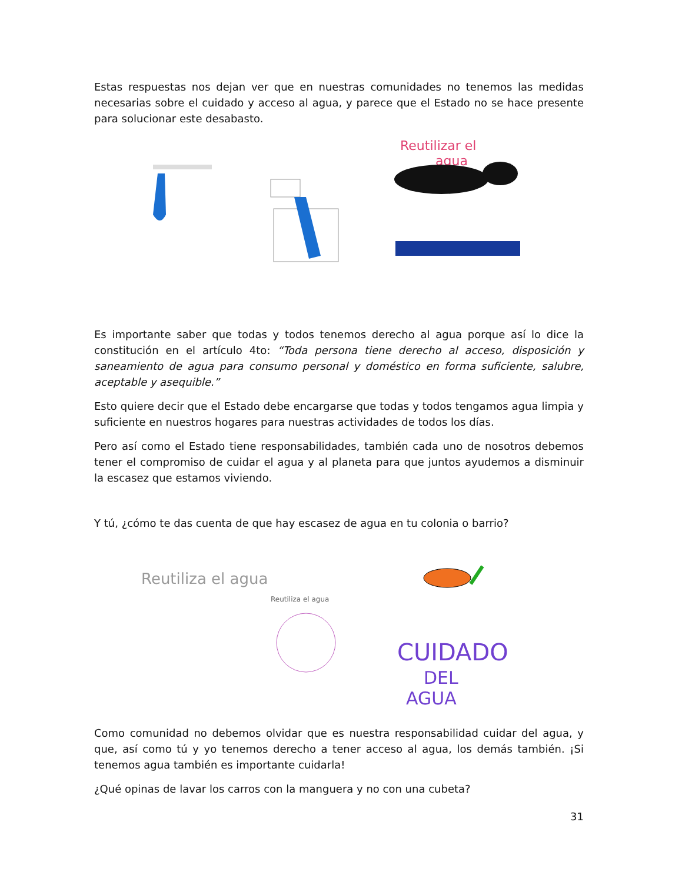Estas respuestas nos dejan ver que en nuestras comunidades no tenemos las medidas necesarias sobre el cuidado y acceso al agua, y parece que el Estado no se hace presente para solucionar este desabasto.
Reutilizar el
agua
Es importante saber que todas y todos tenemos derecho al agua porque así lo dice la constitución en el artículo 4to: “Toda persona tiene derecho al acceso, disposición y saneamiento de agua para consumo personal y doméstico en forma suficiente, salubre, aceptable y asequible.”
Esto quiere decir que el Estado debe encargarse que todas y todos tengamos agua limpia y suficiente en nuestros hogares para nuestras actividades de todos los días.
Pero así como el Estado tiene responsabilidades, también cada uno de nosotros debemos tener el compromiso de cuidar el agua y al planeta para que juntos ayudemos a disminuir la escasez que estamos viviendo.
Y tú, ¿cómo te das cuenta de que hay escasez de agua en tu colonia o barrio?
Reutiliza el agua
Reutiliza el agua
CUIDADO
DEL
AGUA
Como comunidad no debemos olvidar que es nuestra responsabilidad cuidar del agua, y que, así como tú y yo tenemos derecho a tener acceso al agua, los demás también. ¡Si tenemos agua también es importante cuidarla!
¿Qué opinas de lavar los carros con la manguera y no con una cubeta?
31